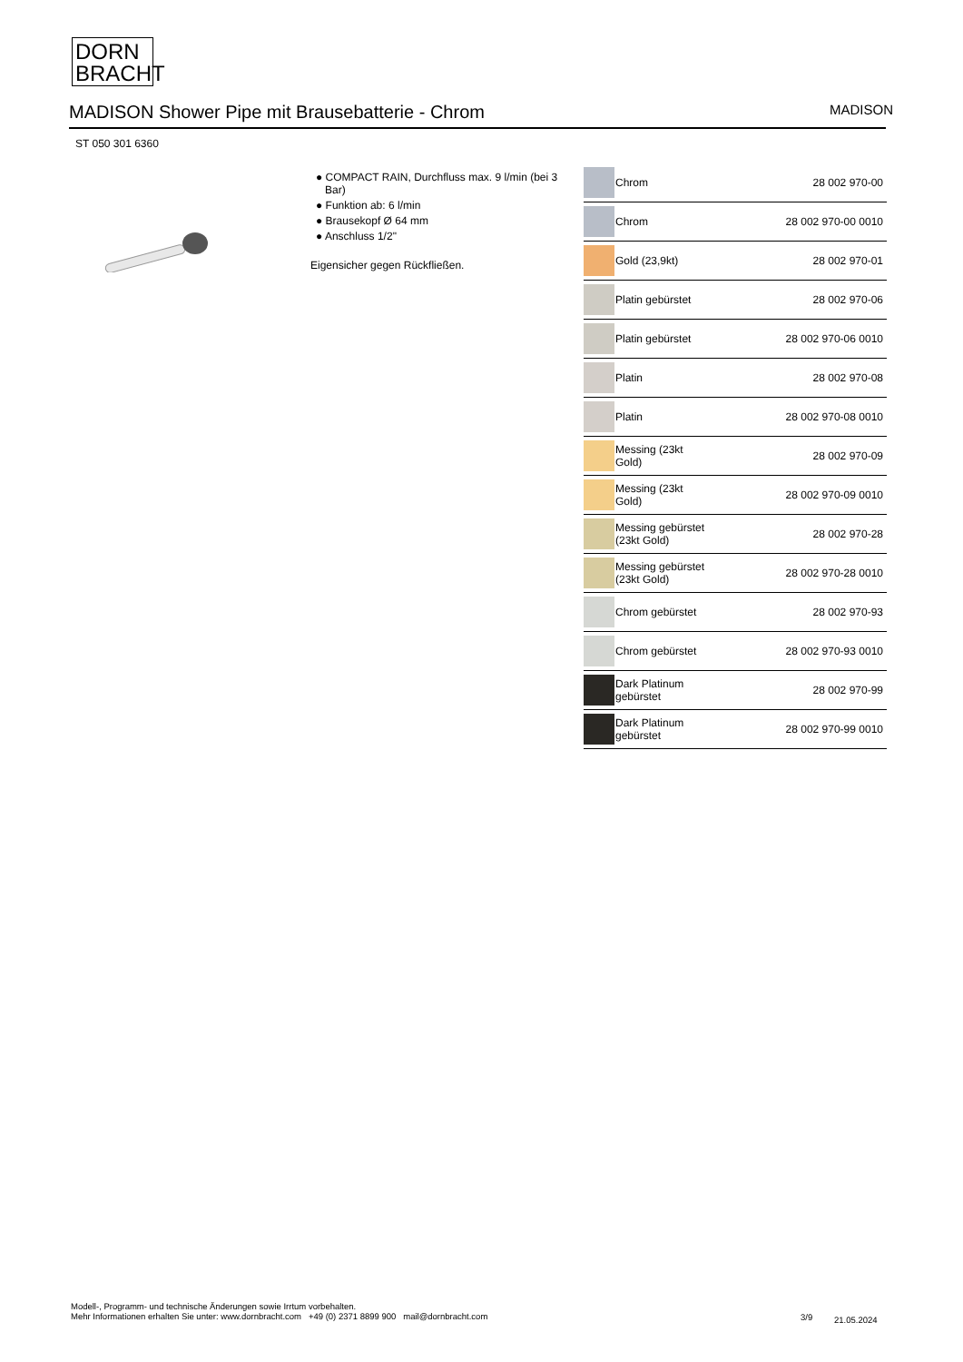DORN
BRACHT
MADISON Shower Pipe mit Brausebatterie - Chrom
MADISON
ST 050 301 6360
● COMPACT RAIN, Durchfluss max. 9 l/min (bei 3 Bar)
● Funktion ab: 6 l/min
● Brausekopf Ø 64 mm
● Anschluss 1/2"
Eigensicher gegen Rückfließen.
| | Chrom | 28 002 970-00 |
| | Chrom | 28 002 970-00 0010 |
| | Gold (23,9kt) | 28 002 970-01 |
| | Platin gebürstet | 28 002 970-06 |
| | Platin gebürstet | 28 002 970-06 0010 |
| | Platin | 28 002 970-08 |
| | Platin | 28 002 970-08 0010 |
| | Messing (23kt Gold) | 28 002 970-09 |
| | Messing (23kt Gold) | 28 002 970-09 0010 |
| | Messing gebürstet (23kt Gold) | 28 002 970-28 |
| | Messing gebürstet (23kt Gold) | 28 002 970-28 0010 |
| | Chrom gebürstet | 28 002 970-93 |
| | Chrom gebürstet | 28 002 970-93 0010 |
| | Dark Platinum gebürstet | 28 002 970-99 |
| | Dark Platinum gebürstet | 28 002 970-99 0010 |
Modell-, Programm- und technische Änderungen sowie Irrtum vorbehalten.
Mehr Informationen erhalten Sie unter: www.dornbracht.com +49 (0) 2371 8899 900 mail@dornbracht.com
3/9 21.05.2024